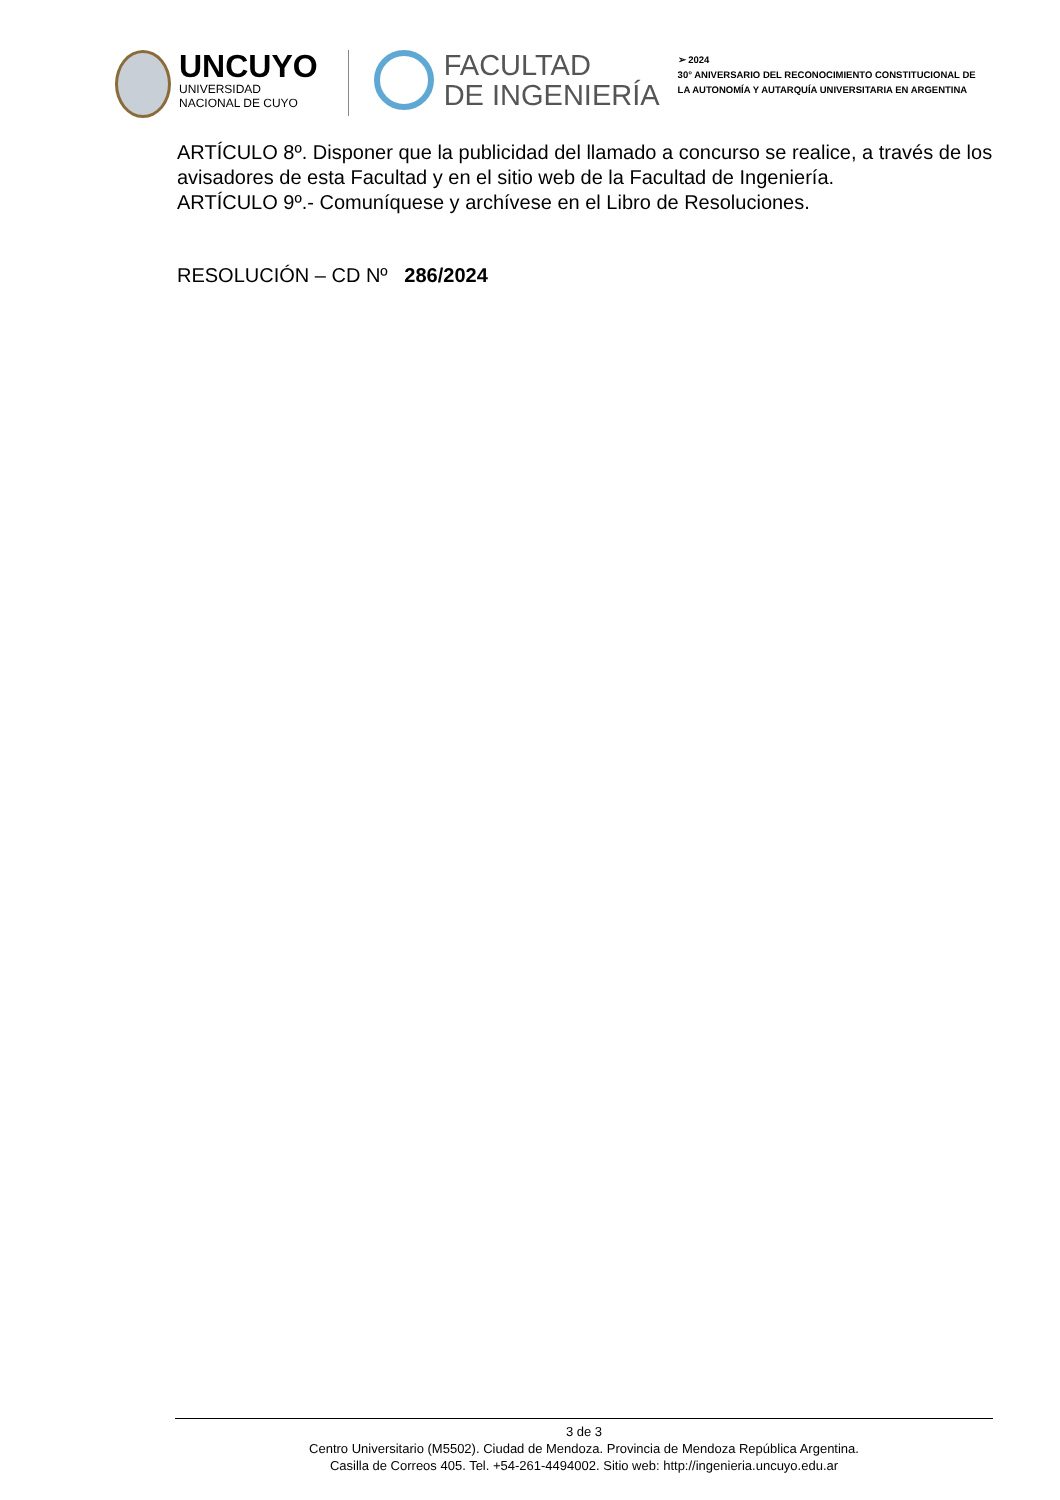UNCUYO
UNIVERSIDAD
NACIONAL DE CUYO
FACULTAD
DE INGENIERÍA
➢ 2024
30° ANIVERSARIO DEL RECONOCIMIENTO CONSTITUCIONAL DE
LA AUTONOMÍA Y AUTARQUÍA UNIVERSITARIA EN ARGENTINA
ARTÍCULO 8º. Disponer que la publicidad del llamado a concurso se realice, a través de los avisadores de esta Facultad y en el sitio web de la Facultad de Ingeniería.
ARTÍCULO 9º.- Comuníquese y archívese en el Libro de Resoluciones.
RESOLUCIÓN – CD Nº 286/2024
3 de 3
Centro Universitario (M5502). Ciudad de Mendoza. Provincia de Mendoza República Argentina.
Casilla de Correos 405. Tel. +54-261-4494002. Sitio web: http://ingenieria.uncuyo.edu.ar